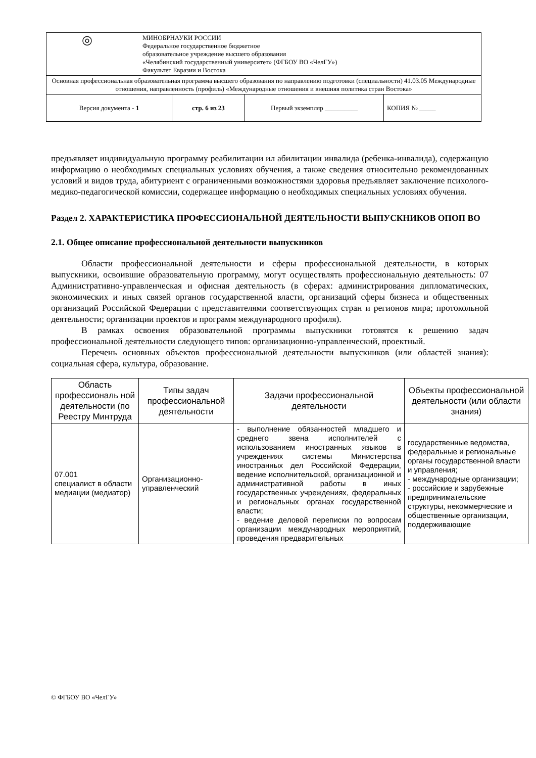| ◎ МИНОБРНАУКИ РОССИИ Федеральное государственное бюджетное образовательное учреждение высшего образования «Челябинский государственный университет» (ФГБОУ ВО «ЧелГУ») Факультет Евразии и Востока | | | |
| Основная профессиональная образовательная программа высшего образования по направлению подготовки (специальности) 41.03.05 Международные отношения, направленность (профиль) «Международные отношения и внешняя политика стран Востока» | | | |
| Версия документа - 1 | стр. 6 из 23 | Первый экземпляр __________ | КОПИЯ № _____ |
предъявляет индивидуальную программу реабилитации ил абилитации инвалида (ребенка-инвалида), содержащую информацию о необходимых специальных условиях обучения, а также сведения относительно рекомендованных условий и видов труда, абитуриент с ограниченными возможностями здоровья предъявляет заключение психолого-медико-педагогической комиссии, содержащее информацию о необходимых специальных условиях обучения.
Раздел 2. ХАРАКТЕРИСТИКА ПРОФЕССИОНАЛЬНОЙ ДЕЯТЕЛЬНОСТИ ВЫПУСКНИКОВ ОПОП ВО
2.1. Общее описание профессиональной деятельности выпускников
Области профессиональной деятельности и сферы профессиональной деятельности, в которых выпускники, освоившие образовательную программу, могут осуществлять профессиональную деятельность: 07 Административно-управленческая и офисная деятельность (в сферах: администрирования дипломатических, экономических и иных связей органов государственной власти, организаций сферы бизнеса и общественных организаций Российской Федерации с представителями соответствующих стран и регионов мира; протокольной деятельности; организации проектов и программ международного профиля).
В рамках освоения образовательной программы выпускники готовятся к решению задач профессиональной деятельности следующего типов: организационно-управленческий, проектный.
Перечень основных объектов профессиональной деятельности выпускников (или областей знания): социальная сфера, культура, образование.
| Область профессиональ ной деятельности (по Реестру Минтруда | Типы задач профессиональной деятельности | Задачи профессиональной деятельности | Объекты профессиональной деятельности (или области знания) |
| --- | --- | --- | --- |
| 07.001 специалист в области медиации (медиатор) | Организационно-управленческий | - выполнение обязанностей младшего и среднего звена исполнителей с использованием иностранных языков в учреждениях системы Министерства иностранных дел Российской Федерации, ведение исполнительской, организационной и административной работы в иных государственных учреждениях, федеральных и региональных органах государственной власти; - ведение деловой переписки по вопросам организации международных мероприятий, проведения предварительных | государственные ведомства, федеральные и региональные органы государственной власти и управления; - международные организации; - российские и зарубежные предпринимательские структуры, некоммерческие и общественные организации, поддерживающие |
© ФГБОУ ВО «ЧелГУ»